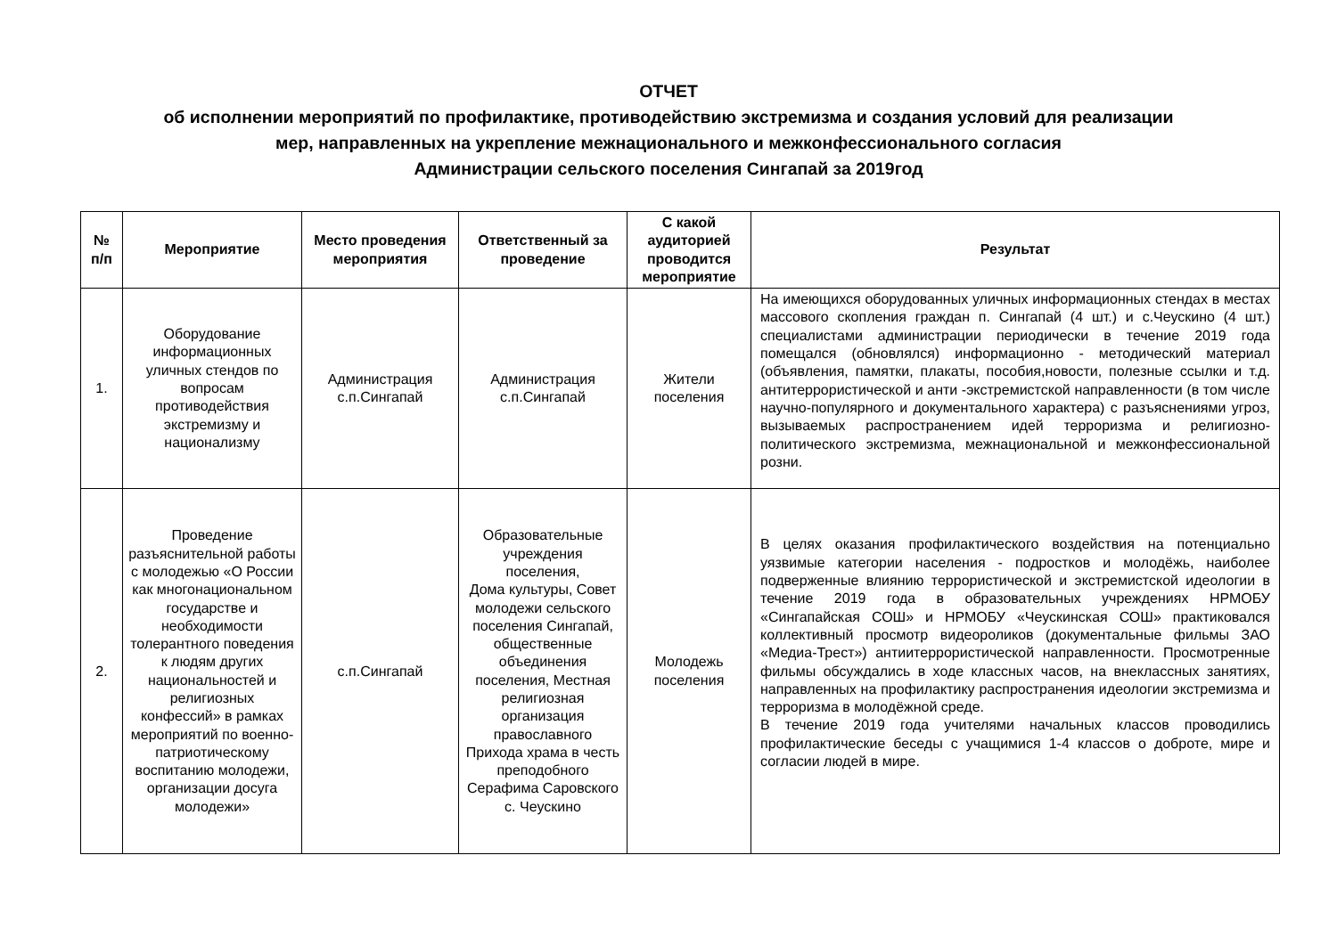ОТЧЕТ
об исполнении мероприятий по профилактике, противодействию экстремизма и создания условий для реализации
мер, направленных на укрепление межнационального и межконфессионального согласия
Администрации сельского поселения Сингапай за 2019год
| № п/п | Мероприятие | Место проведения мероприятия | Ответственный за проведение | С какой аудиторией проводится мероприятие | Результат |
| --- | --- | --- | --- | --- | --- |
| 1. | Оборудование информационных уличных стендов по вопросам противодействия экстремизму и национализму | Администрация с.п.Сингапай | Администрация с.п.Сингапай | Жители поселения | На имеющихся оборудованных уличных информационных стендах в местах массового скопления граждан п. Сингапай (4 шт.) и с.Чеускино (4 шт.) специалистами администрации периодически в течение 2019 года помещался (обновлялся) информационно - методический материал (объявления, памятки, плакаты, пособия,новости, полезные ссылки и т.д. антитеррористической и анти -экстремистской направленности (в том числе научно-популярного и документального характера) с разъяснениями угроз, вызываемых распространением идей терроризма и религиозно-политического экстремизма, межнациональной и межконфессиональной розни. |
| 2. | Проведение разъяснительной работы с молодежью «О России как многонациональном государстве и необходимости толерантного поведения к людям других национальностей и религиозных конфессий» в рамках мероприятий по военно-патриотическому воспитанию молодежи, организации досуга молодежи» | с.п.Сингапай | Образовательные учреждения поселения, Дома культуры, Совет молодежи сельского поселения Сингапай, общественные объединения поселения, Местная религиозная организация православного Прихода храма в честь преподобного Серафима Саровского с. Чеускино | Молодежь поселения | В целях оказания профилактического воздействия на потенциально уязвимые категории населения - подростков и молодёжь, наиболее подверженные влиянию террористической и экстремистской идеологии в течение 2019 года в образовательных учреждениях НРМОБУ «Сингапайская СОШ» и НРМОБУ «Чеускинская СОШ» практиковался коллективный просмотр видеороликов (документальные фильмы ЗАО «Медиа-Трест») антиитеррористической направленности. Просмотренные фильмы обсуждались в ходе классных часов, на внеклассных занятиях, направленных на профилактику распространения идеологии экстремизма и терроризма в молодёжной среде. В течение 2019 года учителями начальных классов проводились профилактические беседы с учащимися 1-4 классов о доброте, мире и согласии людей в мире. |